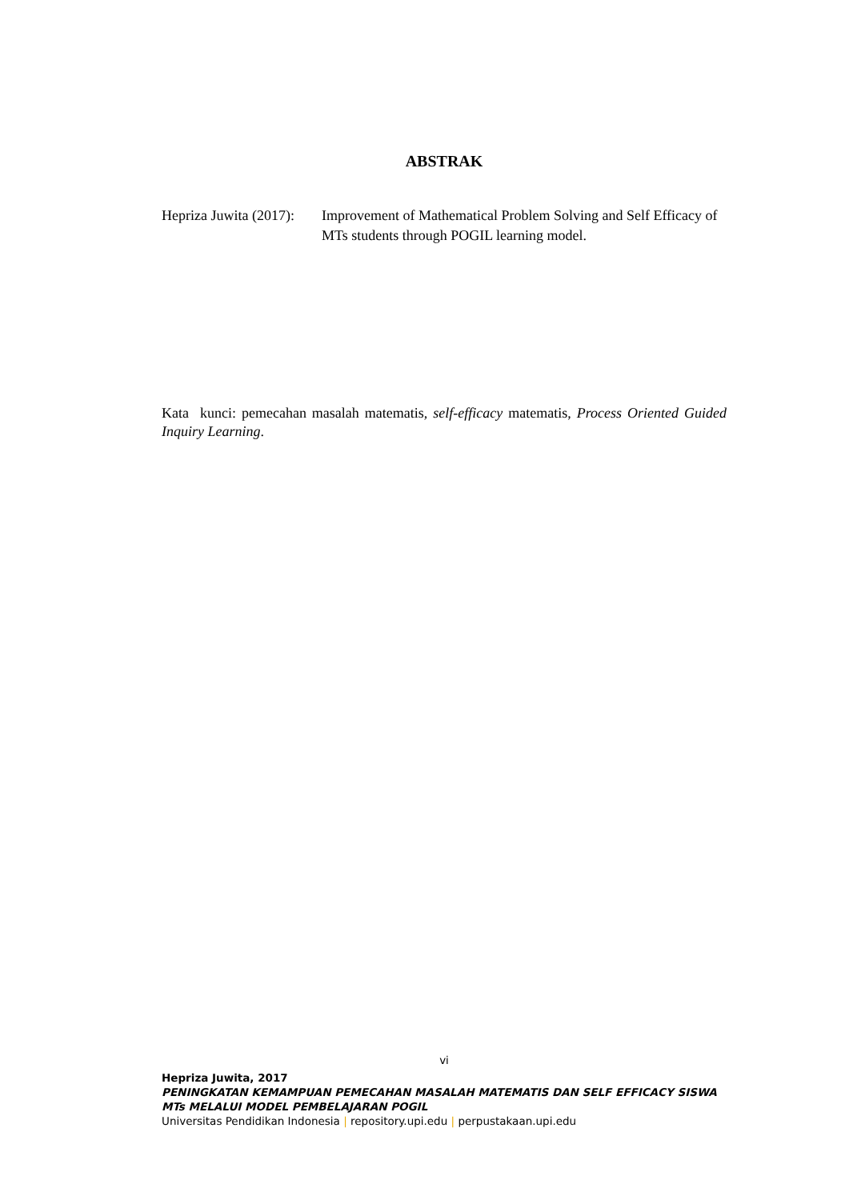ABSTRAK
Hepriza Juwita (2017):
Improvement of Mathematical Problem Solving and Self Efficacy of MTs students through POGIL learning model.
Kata kunci: pemecahan masalah matematis, self-efficacy matematis, Process Oriented Guided Inquiry Learning.
vi
Hepriza Juwita, 2017
PENINGKATAN KEMAMPUAN PEMECAHAN MASALAH MATEMATIS DAN SELF EFFICACY SISWA MTs MELALUI MODEL PEMBELAJARAN POGIL
Universitas Pendidikan Indonesia | repository.upi.edu | perpustakaan.upi.edu